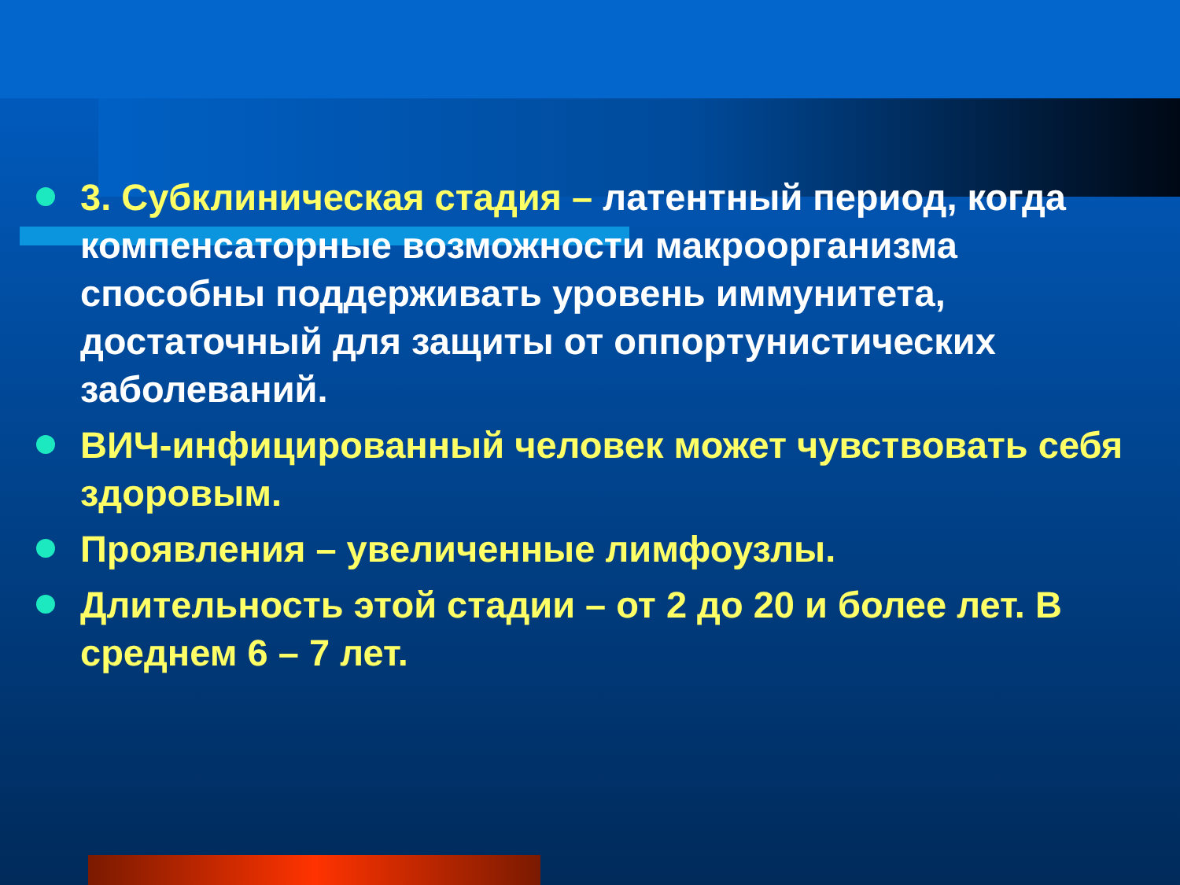3. Субклиническая стадия – латентный период, когда компенсаторные возможности макроорганизма способны поддерживать уровень иммунитета, достаточный для защиты от оппортунистических заболеваний.
ВИЧ-инфицированный человек может чувствовать себя здоровым.
Проявления – увеличенные лимфоузлы.
Длительность этой стадии – от 2 до 20 и более лет. В среднем 6 – 7 лет.